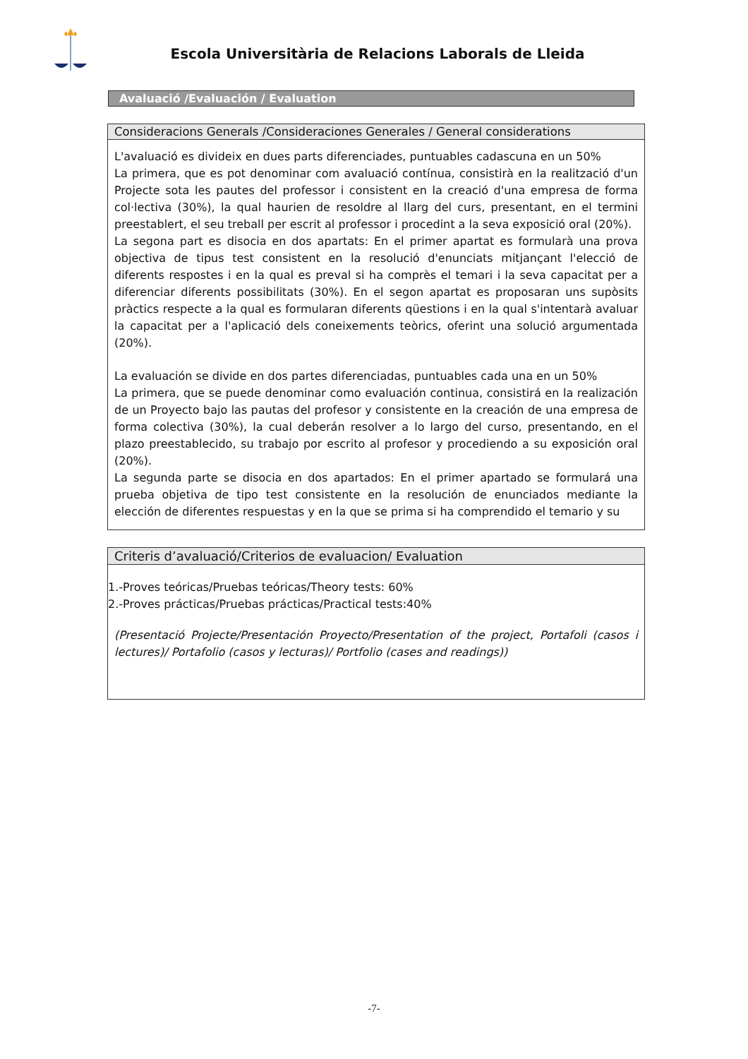Escola Universitària de Relacions Laborals de Lleida
Avaluació /Evaluación / Evaluation
Consideracions Generals /Consideraciones Generales / General considerations
L'avaluació es divideix en dues parts diferenciades, puntuables cadascuna en un 50%
La primera, que es pot denominar com avaluació contínua, consistirà en la realització d'un Projecte sota les pautes del professor i consistent en la creació d'una empresa de forma col·lectiva (30%), la qual haurien de resoldre al llarg del curs, presentant, en el termini preestablert, el seu treball per escrit al professor i procedint a la seva exposició oral (20%).
La segona part es disocia en dos apartats: En el primer apartat es formularà una prova objectiva de tipus test consistent en la resolució d'enunciats mitjançant l'elecció de diferents respostes i en la qual es preval si ha comprès el temari i la seva capacitat per a diferenciar diferents possibilitats (30%). En el segon apartat es proposaran uns supòsits pràctics respecte a la qual es formularan diferents qüestions i en la qual s'intentarà avaluar la capacitat per a l'aplicació dels coneixements teòrics, oferint una solució argumentada (20%).
La evaluación se divide en dos partes diferenciadas, puntuables cada una en un 50%
La primera, que se puede denominar como evaluación continua, consistirá en la realización de un Proyecto bajo las pautas del profesor y consistente en la creación de una empresa de forma colectiva (30%), la cual deberán resolver a lo largo del curso, presentando, en el plazo preestablecido, su trabajo por escrito al profesor y procediendo a su exposición oral (20%).
La segunda parte se disocia en dos apartados: En el primer apartado se formulará una prueba objetiva de tipo test consistente en la resolución de enunciados mediante la elección de diferentes respuestas y en la que se prima si ha comprendido el temario y su
Criteris d’avaluació/Criterios de evaluacion/ Evaluation
1.-Proves teóricas/Pruebas teóricas/Theory tests: 60%
2.-Proves prácticas/Pruebas prácticas/Practical tests:40%
(Presentació Projecte/Presentación Proyecto/Presentation of the project, Portafoli (casos i lectures)/ Portafolio (casos y lecturas)/ Portfolio (cases and readings))
-7-